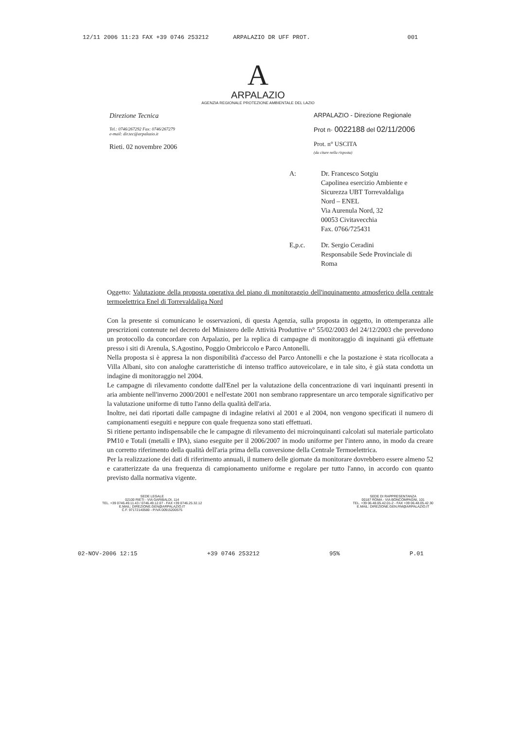12/11 2006 11:23 FAX +39 0746 253212 ARPALAZIO DR UFF PROT. 001
A
ARPALAZIO
AGENZIA REGIONALE PROTEZIONE AMBIENTALE DEL LAZIO
Direzione Tecnica
Tel.: 0746/267292 Fax: 0746/267279
e-mail: dir.tec@arpalazio.it
Rieti. 02 novembre 2006
ARPALAZIO - Direzione Regionale
Prot n· 0022188 del 02/11/2006
Prot. n° USCITA
(da citare nella risposta)
A: Dr. Francesco Sotgiu
Capolinea esercizio Ambiente e
Sicurezza UBT Torrevaldaliga
Nord – ENEL
Via Aurenula Nord, 32
00053 Civitavecchia
Fax. 0766/725431
E,p.c. Dr. Sergio Ceradini
Responsabile Sede Provinciale di
Roma
Oggetto: Valutazione della proposta operativa del piano di monitoraggio dell'inquinamento atmosferico della centrale termoelettrica Enel di Torrevaldaliga Nord
Con la presente si comunicano le osservazioni, di questa Agenzia, sulla proposta in oggetto, in ottemperanza alle prescrizioni contenute nel decreto del Ministero delle Attività Produttive n° 55/02/2003 del 24/12/2003 che prevedono un protocollo da concordare con Arpalazio, per la replica di campagne di monitoraggio di inquinanti già effettuate presso i siti di Arenula, S.Agostino, Poggio Ombriccolo e Parco Antonelli.
Nella proposta si è appresa la non disponibilità d'accesso del Parco Antonelli e che la postazione è stata ricollocata a Villa Albani, sito con analoghe caratteristiche di intenso traffico autoveicolare, e in tale sito, è già stata condotta un indagine di monitoraggio nel 2004.
Le campagne di rilevamento condotte dall'Enel per la valutazione della concentrazione di vari inquinanti presenti in aria ambiente nell'inverno 2000/2001 e nell'estate 2001 non sembrano rappresentare un arco temporale significativo per la valutazione uniforme di tutto l'anno della qualità dell'aria.
Inoltre, nei dati riportati dalle campagne di indagine relativi al 2001 e al 2004, non vengono specificati il numero di campionamenti eseguiti e neppure con quale frequenza sono stati effettuati.
Si ritiene pertanto indispensabile che le campagne di rilevamento dei microinquinanti calcolati sul materiale particolato PM10 e Totali (metalli e IPA), siano eseguite per il 2006/2007 in modo uniforme per l'intero anno, in modo da creare un corretto riferimento della qualità dell'aria prima della conversione della Centrale Termoelettrica.
Per la realizzazione dei dati di riferimento annuali, il numero delle giornate da monitorare dovrebbero essere almeno 52 e caratterizzate da una frequenza di campionamento uniforme e regolare per tutto l'anno, in accordo con quanto previsto dalla normativa vigente.
SEDE LEGALE
02100 RIETI - VIA GARIBALDI, 114
TEL. +39 0746.49.11.43 / 0746.49.12.07 - FAX +39 0746.25.32.12
E.MAIL: DIREZIONE.GEN@ARPALAZIO.IT
C.F. 97172140580 - P.IVA 00915200575
SEDE DI RAPPRESENTANZA
00187 ROMA - VIA BONCOMPAGNI, 101
TEL. +39 06.48.05.42.01-2 - FAX +39 06.48.05.42.30
E.MAIL: DIREZIONE.GEN.RM@ARPALAZIO.IT
02-NOV-2006 12:15 +39 0746 253212 95% P.01